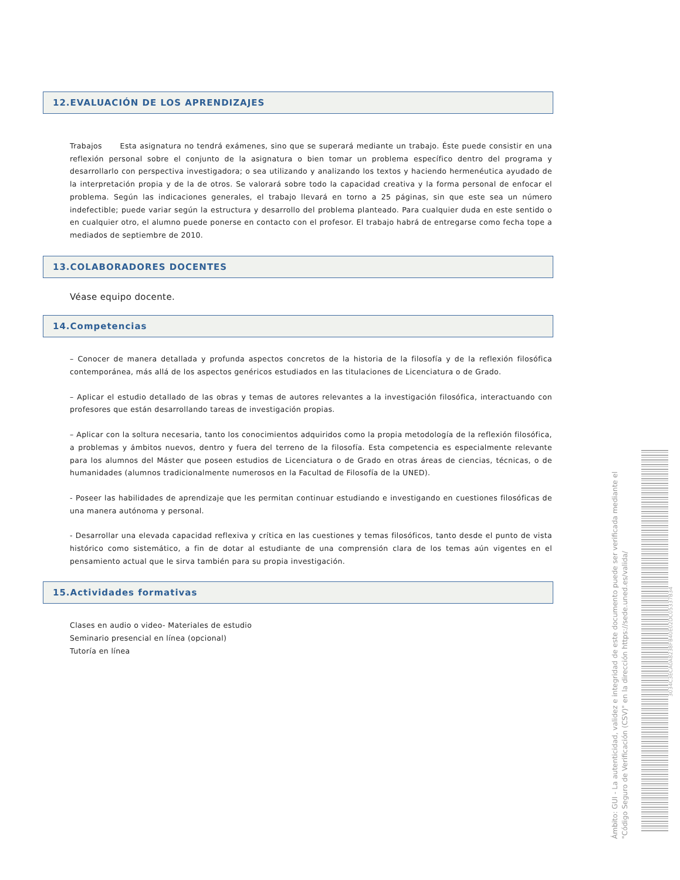12.EVALUACIÓN DE LOS APRENDIZAJES
Trabajos Esta asignatura no tendrá exámenes, sino que se superará mediante un trabajo. Éste puede consistir en una reflexión personal sobre el conjunto de la asignatura o bien tomar un problema específico dentro del programa y desarrollarlo con perspectiva investigadora; o sea utilizando y analizando los textos y haciendo hermenéutica ayudado de la interpretación propia y de la de otros. Se valorará sobre todo la capacidad creativa y la forma personal de enfocar el problema. Según las indicaciones generales, el trabajo llevará en torno a 25 páginas, sin que este sea un número indefectible; puede variar según la estructura y desarrollo del problema planteado. Para cualquier duda en este sentido o en cualquier otro, el alumno puede ponerse en contacto con el profesor. El trabajo habrá de entregarse como fecha tope a mediados de septiembre de 2010.
13.COLABORADORES DOCENTES
Véase equipo docente.
14.Competencias
– Conocer de manera detallada y profunda aspectos concretos de la historia de la filosofía y de la reflexión filosófica contemporánea, más allá de los aspectos genéricos estudiados en las titulaciones de Licenciatura o de Grado.
– Aplicar el estudio detallado de las obras y temas de autores relevantes a la investigación filosófica, interactuando con profesores que están desarrollando tareas de investigación propias.
– Aplicar con la soltura necesaria, tanto los conocimientos adquiridos como la propia metodología de la reflexión filosófica, a problemas y ámbitos nuevos, dentro y fuera del terreno de la filosofía. Esta competencia es especialmente relevante para los alumnos del Máster que poseen estudios de Licenciatura o de Grado en otras áreas de ciencias, técnicas, o de humanidades (alumnos tradicionalmente numerosos en la Facultad de Filosofía de la UNED).
- Poseer las habilidades de aprendizaje que les permitan continuar estudiando e investigando en cuestiones filosóficas de una manera autónoma y personal.
- Desarrollar una elevada capacidad reflexiva y crítica en las cuestiones y temas filosóficos, tanto desde el punto de vista histórico como sistemático, a fin de dotar al estudiante de una comprensión clara de los temas aún vigentes en el pensamiento actual que le sirva también para su propia investigación.
15.Actividades formativas
Clases en audio o video- Materiales de estudio
Seminario presencial en línea (opcional)
Tutoría en línea
Ámbito: GUI - La autenticidad, validez e integridad de este documento puede ser verificada mediante el "Código Seguro de Verificación (CSV)" en la dirección https://sede.uned.es/valida/
3034C3ECA0A8238FB40E02DC05337B34